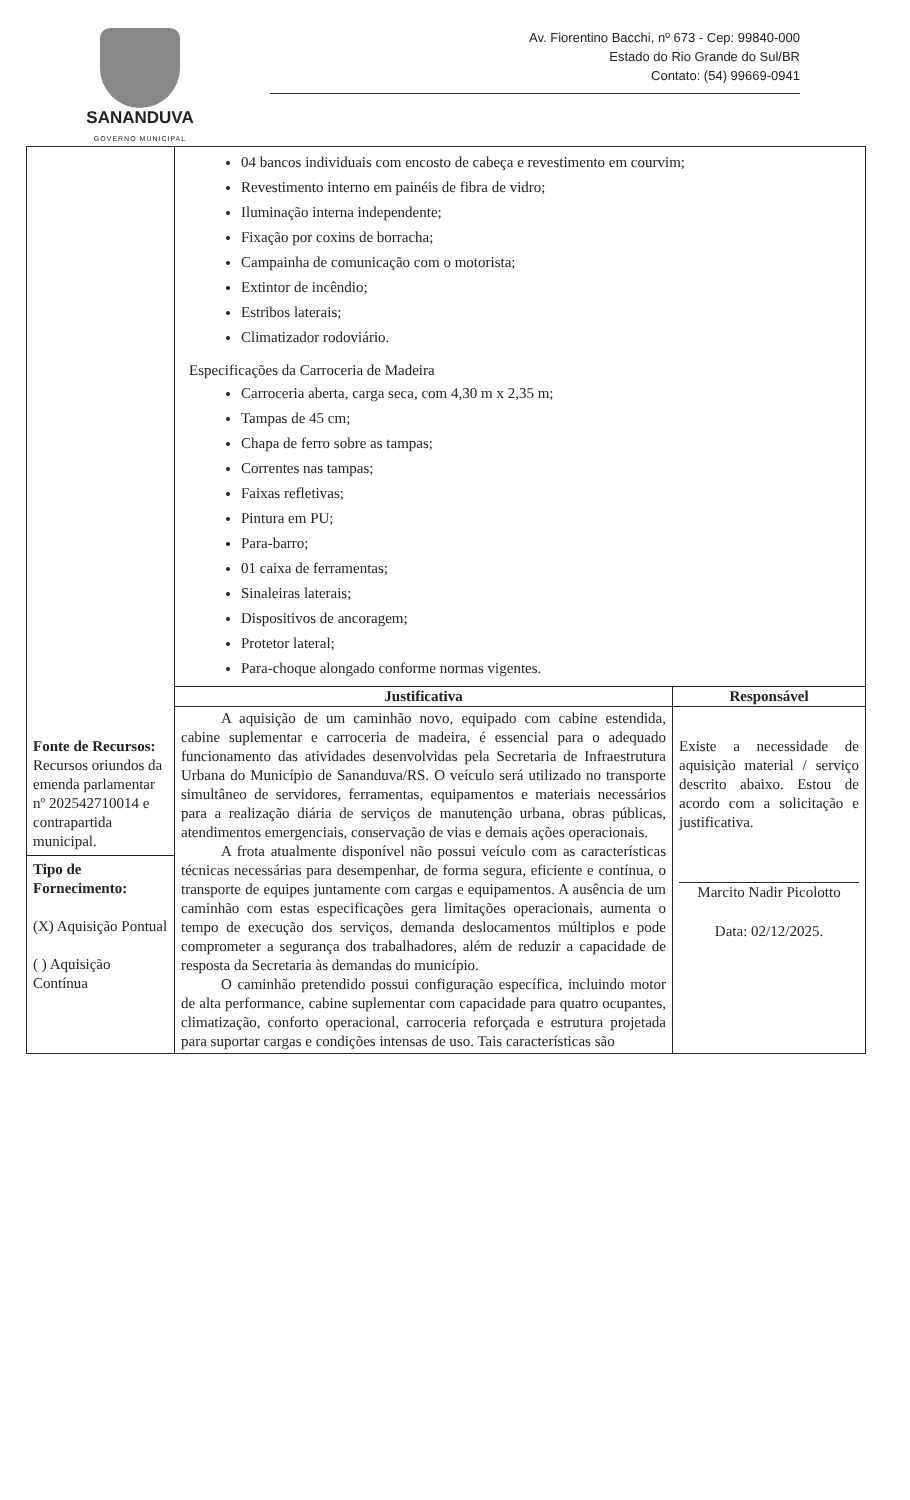SANANDUVA
GOVERNO MUNICIPAL
Av. Fiorentino Bacchi, nº 673 - Cep: 99840-000
Estado do Rio Grande do Sul/BR
Contato: (54) 99669-0941
| | 04 bancos individuais com encosto de cabeça e revestimento em courvim; Revestimento interno em painéis de fibra de vidro; Iluminação interna independente; Fixação por coxins de borracha; Campainha de comunicação com o motorista; Extintor de incêndio; Estribos laterais; Climatizador rodoviário. Especificações da Carroceria de Madeira Carroceria aberta, carga seca, com 4,30 m x 2,35 m; Tampas de 45 cm; Chapa de ferro sobre as tampas; Correntes nas tampas; Faixas refletivas; Pintura em PU; Para-barro; 01 caixa de ferramentas; Sinaleiras laterais; Dispositivos de ancoragem; Protetor lateral; Para-choque alongado conforme normas vigentes. | |
| Fonte de Recursos: Recursos oriundos da emenda parlamentar nº 202542710014 e contrapartida municipal. Tipo de Fornecimento: (X) Aquisição Pontual ( ) Aquisição Contínua | Justificativa | Responsável |
| | A aquisição de um caminhão novo, equipado com cabine estendida, cabine suplementar e carroceria de madeira, é essencial para o adequado funcionamento das atividades desenvolvidas pela Secretaria de Infraestrutura Urbana do Município de Sananduva/RS. O veículo será utilizado no transporte simultâneo de servidores, ferramentas, equipamentos e materiais necessários para a realização diária de serviços de manutenção urbana, obras públicas, atendimentos emergenciais, conservação de vias e demais ações operacionais. A frota atualmente disponível não possui veículo com as características técnicas necessárias para desempenhar, de forma segura, eficiente e contínua, o transporte de equipes juntamente com cargas e equipamentos. A ausência de um caminhão com estas especificações gera limitações operacionais, aumenta o tempo de execução dos serviços, demanda deslocamentos múltiplos e pode comprometer a segurança dos trabalhadores, além de reduzir a capacidade de resposta da Secretaria às demandas do município. O caminhão pretendido possui configuração específica, incluindo motor de alta performance, cabine suplementar com capacidade para quatro ocupantes, climatização, conforto operacional, carroceria reforçada e estrutura projetada para suportar cargas e condições intensas de uso. Tais características são | Existe a necessidade de aquisição material / serviço descrito abaixo. Estou de acordo com a solicitação e justificativa. Marcito Nadir Picolotto Data: 02/12/2025. |